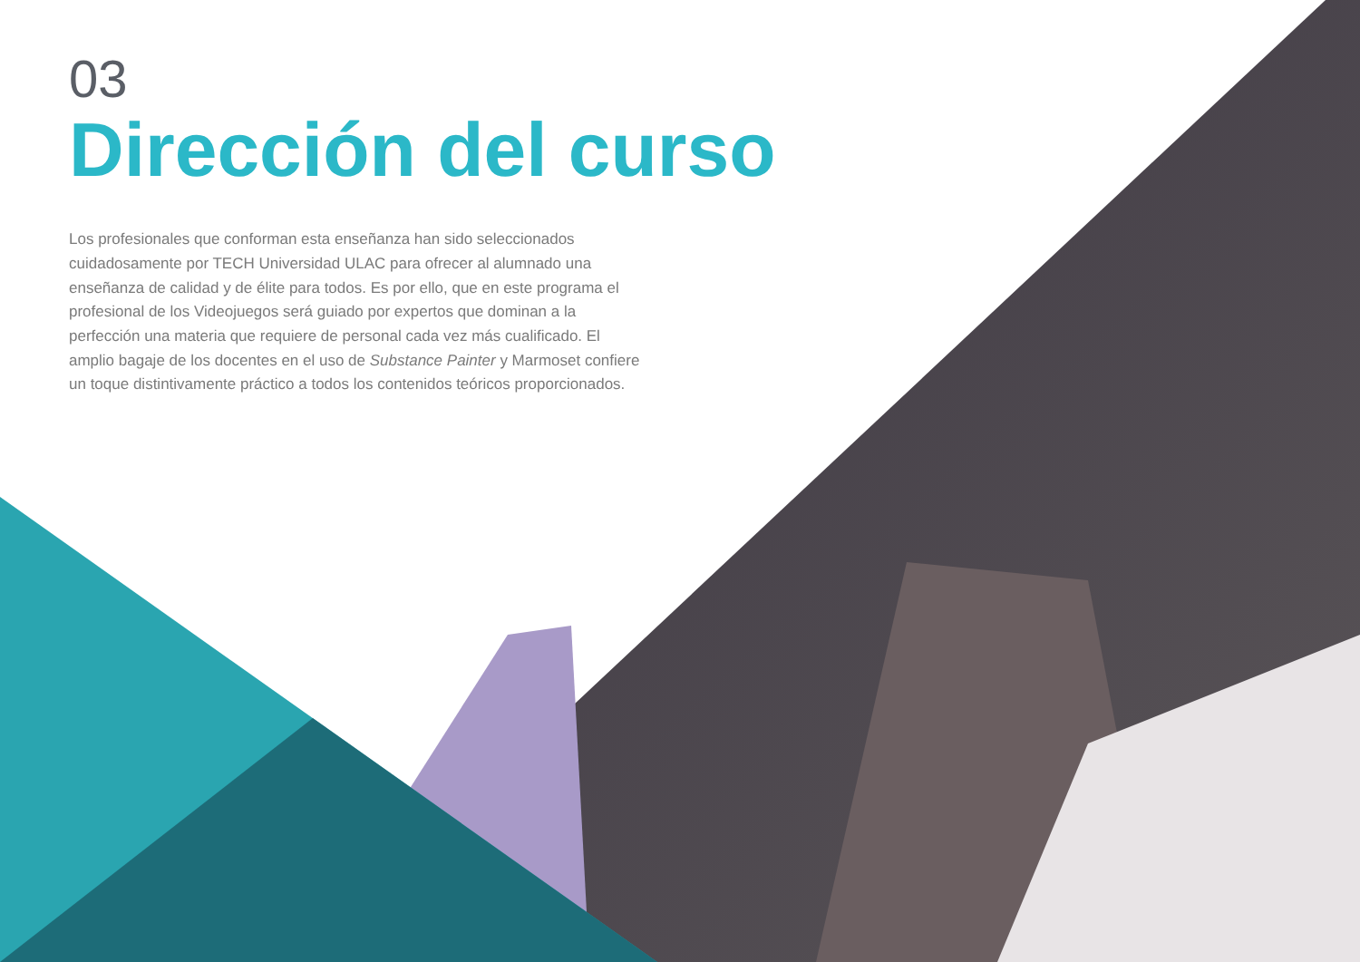03
Dirección del curso
Los profesionales que conforman esta enseñanza han sido seleccionados cuidadosamente por TECH Universidad ULAC para ofrecer al alumnado una enseñanza de calidad y de élite para todos. Es por ello, que en este programa el profesional de los Videojuegos será guiado por expertos que dominan a la perfección una materia que requiere de personal cada vez más cualificado. El amplio bagaje de los docentes en el uso de Substance Painter y Marmoset confiere un toque distintivamente práctico a todos los contenidos teóricos proporcionados.